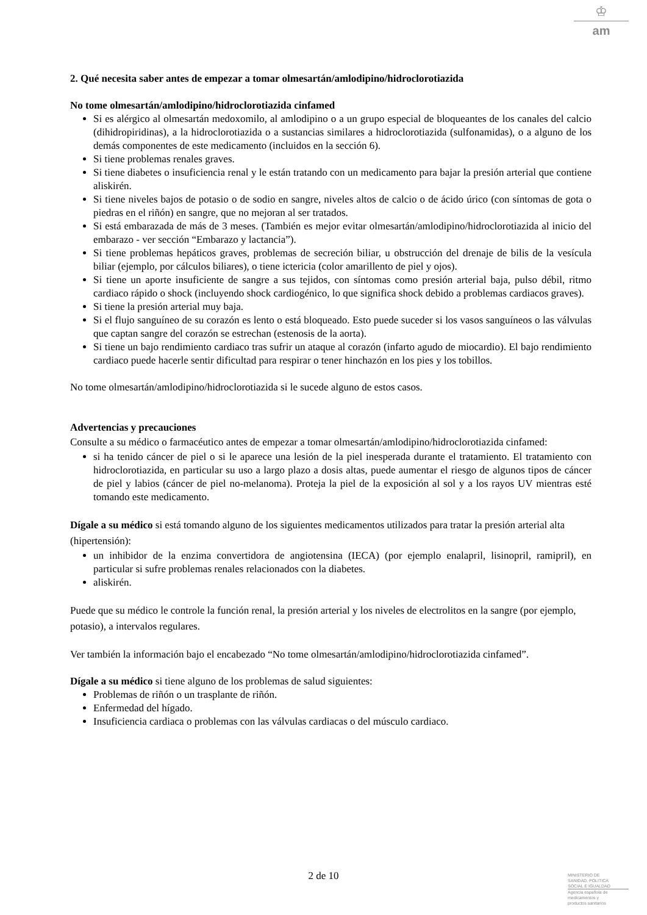♔
am
2. Qué necesita saber antes de empezar a tomar olmesartán/amlodipino/hidroclorotiazida
No tome olmesartán/amlodipino/hidroclorotiazida cinfamed
Si es alérgico al olmesartán medoxomilo, al amlodipino o a un grupo especial de bloqueantes de los canales del calcio (dihidropiridinas), a la hidroclorotiazida o a sustancias similares a hidroclorotiazida (sulfonamidas), o a alguno de los demás componentes de este medicamento (incluidos en la sección 6).
Si tiene problemas renales graves.
Si tiene diabetes o insuficiencia renal y le están tratando con un medicamento para bajar la presión arterial que contiene aliskirén.
Si tiene niveles bajos de potasio o de sodio en sangre, niveles altos de calcio o de ácido úrico (con síntomas de gota o piedras en el riñón) en sangre, que no mejoran al ser tratados.
Si está embarazada de más de 3 meses. (También es mejor evitar olmesartán/amlodipino/hidroclorotiazida al inicio del embarazo - ver sección “Embarazo y lactancia”).
Si tiene problemas hepáticos graves, problemas de secreción biliar, u obstrucción del drenaje de bilis de la vesícula biliar (ejemplo, por cálculos biliares), o tiene ictericia (color amarillento de piel y ojos).
Si tiene un aporte insuficiente de sangre a sus tejidos, con síntomas como presión arterial baja, pulso débil, ritmo cardiaco rápido o shock (incluyendo shock cardiogénico, lo que significa shock debido a problemas cardiacos graves).
Si tiene la presión arterial muy baja.
Si el flujo sanguíneo de su corazón es lento o está bloqueado. Esto puede suceder si los vasos sanguíneos o las válvulas que captan sangre del corazón se estrechan (estenosis de la aorta).
Si tiene un bajo rendimiento cardiaco tras sufrir un ataque al corazón (infarto agudo de miocardio). El bajo rendimiento cardiaco puede hacerle sentir dificultad para respirar o tener hinchazón en los pies y los tobillos.
No tome olmesartán/amlodipino/hidroclorotiazida si le sucede alguno de estos casos.
Advertencias y precauciones
Consulte a su médico o farmacéutico antes de empezar a tomar olmesartán/amlodipino/hidroclorotiazida cinfamed:
si ha tenido cáncer de piel o si le aparece una lesión de la piel inesperada durante el tratamiento. El tratamiento con hidroclorotiazida, en particular su uso a largo plazo a dosis altas, puede aumentar el riesgo de algunos tipos de cáncer de piel y labios (cáncer de piel no-melanoma). Proteja la piel de la exposición al sol y a los rayos UV mientras esté tomando este medicamento.
Dígale a su médico si está tomando alguno de los siguientes medicamentos utilizados para tratar la presión arterial alta (hipertensión):
un inhibidor de la enzima convertidora de angiotensina (IECA) (por ejemplo enalapril, lisinopril, ramipril), en particular si sufre problemas renales relacionados con la diabetes.
aliskirén.
Puede que su médico le controle la función renal, la presión arterial y los niveles de electrolitos en la sangre (por ejemplo, potasio), a intervalos regulares.
Ver también la información bajo el encabezado “No tome olmesartán/amlodipino/hidroclorotiazida cinfamed”.
Dígale a su médico si tiene alguno de los problemas de salud siguientes:
Problemas de riñón o un trasplante de riñón.
Enfermedad del hígado.
Insuficiencia cardiaca o problemas con las válvulas cardiacas o del músculo cardiaco.
2 de 10
MINISTERIO DE
SANIDAD, POLITICA
SOCIAL E IGUALDAD
Agencia española de
medicamentos y
productos sanitarios